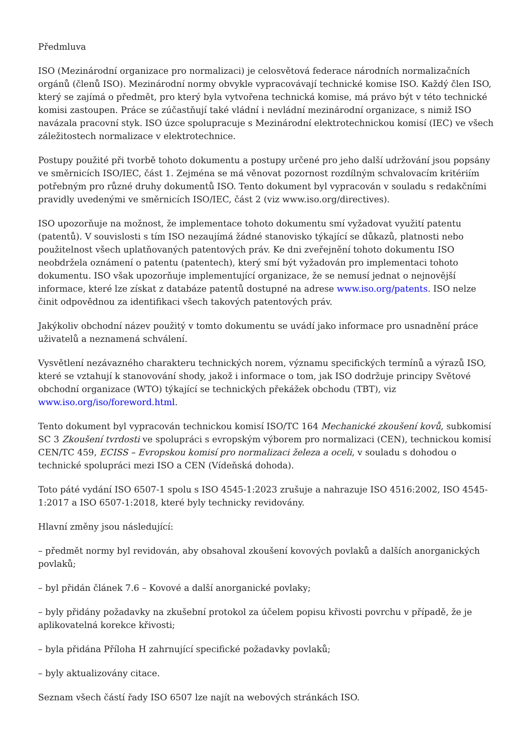Předmluva
ISO (Mezinárodní organizace pro normalizaci) je celosvětová federace národních normalizačních orgánů (členů ISO). Mezinárodní normy obvykle vypracovávají technické komise ISO. Každý člen ISO, který se zajímá o předmět, pro který byla vytvořena technická komise, má právo být v této technické komisi zastoupen. Práce se zúčastňují také vládní i nevládní mezinárodní organizace, s nimiž ISO navázala pracovní styk. ISO úzce spolupracuje s Mezinárodní elektrotechnickou komisí (IEC) ve všech záležitostech normalizace v elektrotechnice.
Postupy použité při tvorbě tohoto dokumentu a postupy určené pro jeho další udržování jsou popsány ve směrnicích ISO/IEC, část 1. Zejména se má věnovat pozornost rozdílným schvalovacím kritériím potřebným pro různé druhy dokumentů ISO. Tento dokument byl vypracován v souladu s redakčními pravidly uvedenými ve směrnicích ISO/IEC, část 2 (viz www.iso.org/directives).
ISO upozorňuje na možnost, že implementace tohoto dokumentu smí vyžadovat využití patentu (patentů). V souvislosti s tím ISO nezaujímá žádné stanovisko týkající se důkazů, platnosti nebo použitelnost všech uplatňovaných patentových práv. Ke dni zveřejnění tohoto dokumentu ISO neobdržela oznámení o patentu (patentech), který smí být vyžadován pro implementaci tohoto dokumentu. ISO však upozorňuje implementující organizace, že se nemusí jednat o nejnovější informace, které lze získat z databáze patentů dostupné na adrese www.iso.org/patents. ISO nelze činit odpovědnou za identifikaci všech takových patentových práv.
Jakýkoliv obchodní název použitý v tomto dokumentu se uvádí jako informace pro usnadnění práce uživatelů a neznamená schválení.
Vysvětlení nezávazného charakteru technických norem, významu specifických termínů a výrazů ISO, které se vztahují k stanovování shody, jakož i informace o tom, jak ISO dodržuje principy Světové obchodní organizace (WTO) týkající se technických překážek obchodu (TBT), viz www.iso.org/iso/foreword.html.
Tento dokument byl vypracován technickou komisí ISO/TC 164 Mechanické zkoušení kovů, subkomisí SC 3 Zkoušení tvrdosti ve spolupráci s evropským výborem pro normalizaci (CEN), technickou komisí CEN/TC 459, ECISS – Evropskou komisí pro normalizaci železa a oceli, v souladu s dohodou o technické spolupráci mezi ISO a CEN (Vídeňská dohoda).
Toto páté vydání ISO 6507-1 spolu s ISO 4545-1:2023 zrušuje a nahrazuje ISO 4516:2002, ISO 4545-1:2017 a ISO 6507-1:2018, které byly technicky revidovány.
Hlavní změny jsou následující:
– předmět normy byl revidován, aby obsahoval zkoušení kovových povlaků a dalších anorganických povlaků;
– byl přidán článek 7.6 – Kovové a další anorganické povlaky;
– byly přidány požadavky na zkušební protokol za účelem popisu křivosti povrchu v případě, že je aplikovatelná korekce křivosti;
– byla přidána Příloha H zahrnující specifické požadavky povlaků;
– byly aktualizovány citace.
Seznam všech částí řady ISO 6507 lze najít na webových stránkách ISO.